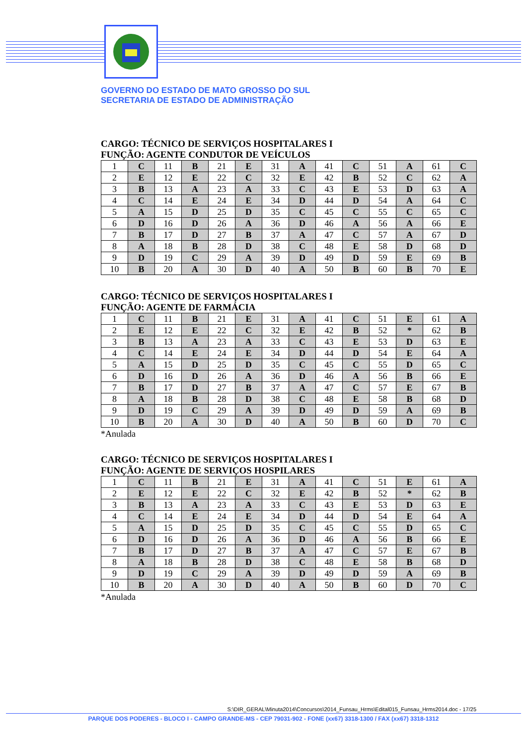GOVERNO DO ESTADO DE MATO GROSSO DO SUL
SECRETARIA DE ESTADO DE ADMINISTRAÇÃO
CARGO: TÉCNICO DE SERVIÇOS HOSPITALARES I
FUNÇÃO: AGENTE CONDUTOR DE VEÍCULOS
| 1 | C | 11 | B | 21 | E | 31 | A | 41 | C | 51 | A | 61 | C |
| 2 | E | 12 | E | 22 | C | 32 | E | 42 | B | 52 | C | 62 | A |
| 3 | B | 13 | A | 23 | A | 33 | C | 43 | E | 53 | D | 63 | A |
| 4 | C | 14 | E | 24 | E | 34 | D | 44 | D | 54 | A | 64 | C |
| 5 | A | 15 | D | 25 | D | 35 | C | 45 | C | 55 | C | 65 | C |
| 6 | D | 16 | D | 26 | A | 36 | D | 46 | A | 56 | A | 66 | E |
| 7 | B | 17 | D | 27 | B | 37 | A | 47 | C | 57 | A | 67 | D |
| 8 | A | 18 | B | 28 | D | 38 | C | 48 | E | 58 | D | 68 | D |
| 9 | D | 19 | C | 29 | A | 39 | D | 49 | D | 59 | E | 69 | B |
| 10 | B | 20 | A | 30 | D | 40 | A | 50 | B | 60 | B | 70 | E |
CARGO: TÉCNICO DE SERVIÇOS HOSPITALARES I
FUNÇÃO: AGENTE DE FARMÁCIA
| 1 | C | 11 | B | 21 | E | 31 | A | 41 | C | 51 | E | 61 | A |
| 2 | E | 12 | E | 22 | C | 32 | E | 42 | B | 52 | * | 62 | B |
| 3 | B | 13 | A | 23 | A | 33 | C | 43 | E | 53 | D | 63 | E |
| 4 | C | 14 | E | 24 | E | 34 | D | 44 | D | 54 | E | 64 | A |
| 5 | A | 15 | D | 25 | D | 35 | C | 45 | C | 55 | D | 65 | C |
| 6 | D | 16 | D | 26 | A | 36 | D | 46 | A | 56 | B | 66 | E |
| 7 | B | 17 | D | 27 | B | 37 | A | 47 | C | 57 | E | 67 | B |
| 8 | A | 18 | B | 28 | D | 38 | C | 48 | E | 58 | B | 68 | D |
| 9 | D | 19 | C | 29 | A | 39 | D | 49 | D | 59 | A | 69 | B |
| 10 | B | 20 | A | 30 | D | 40 | A | 50 | B | 60 | D | 70 | C |
*Anulada
CARGO: TÉCNICO DE SERVIÇOS HOSPITALARES I
FUNÇÃO: AGENTE DE SERVIÇOS HOSPILARES
| 1 | C | 11 | B | 21 | E | 31 | A | 41 | C | 51 | E | 61 | A |
| 2 | E | 12 | E | 22 | C | 32 | E | 42 | B | 52 | * | 62 | B |
| 3 | B | 13 | A | 23 | A | 33 | C | 43 | E | 53 | D | 63 | E |
| 4 | C | 14 | E | 24 | E | 34 | D | 44 | D | 54 | E | 64 | A |
| 5 | A | 15 | D | 25 | D | 35 | C | 45 | C | 55 | D | 65 | C |
| 6 | D | 16 | D | 26 | A | 36 | D | 46 | A | 56 | B | 66 | E |
| 7 | B | 17 | D | 27 | B | 37 | A | 47 | C | 57 | E | 67 | B |
| 8 | A | 18 | B | 28 | D | 38 | C | 48 | E | 58 | B | 68 | D |
| 9 | D | 19 | C | 29 | A | 39 | D | 49 | D | 59 | A | 69 | B |
| 10 | B | 20 | A | 30 | D | 40 | A | 50 | B | 60 | D | 70 | C |
*Anulada
S:\DIR_GERAL\Minuta2014\Concursos\2014_Funsau_Hrms\Edital015_Funsau_Hrms2014.doc - 17/25
PARQUE DOS PODERES - BLOCO I - CAMPO GRANDE-MS - CEP 79031-902 - FONE (xx67) 3318-1300 / FAX (xx67) 3318-1312